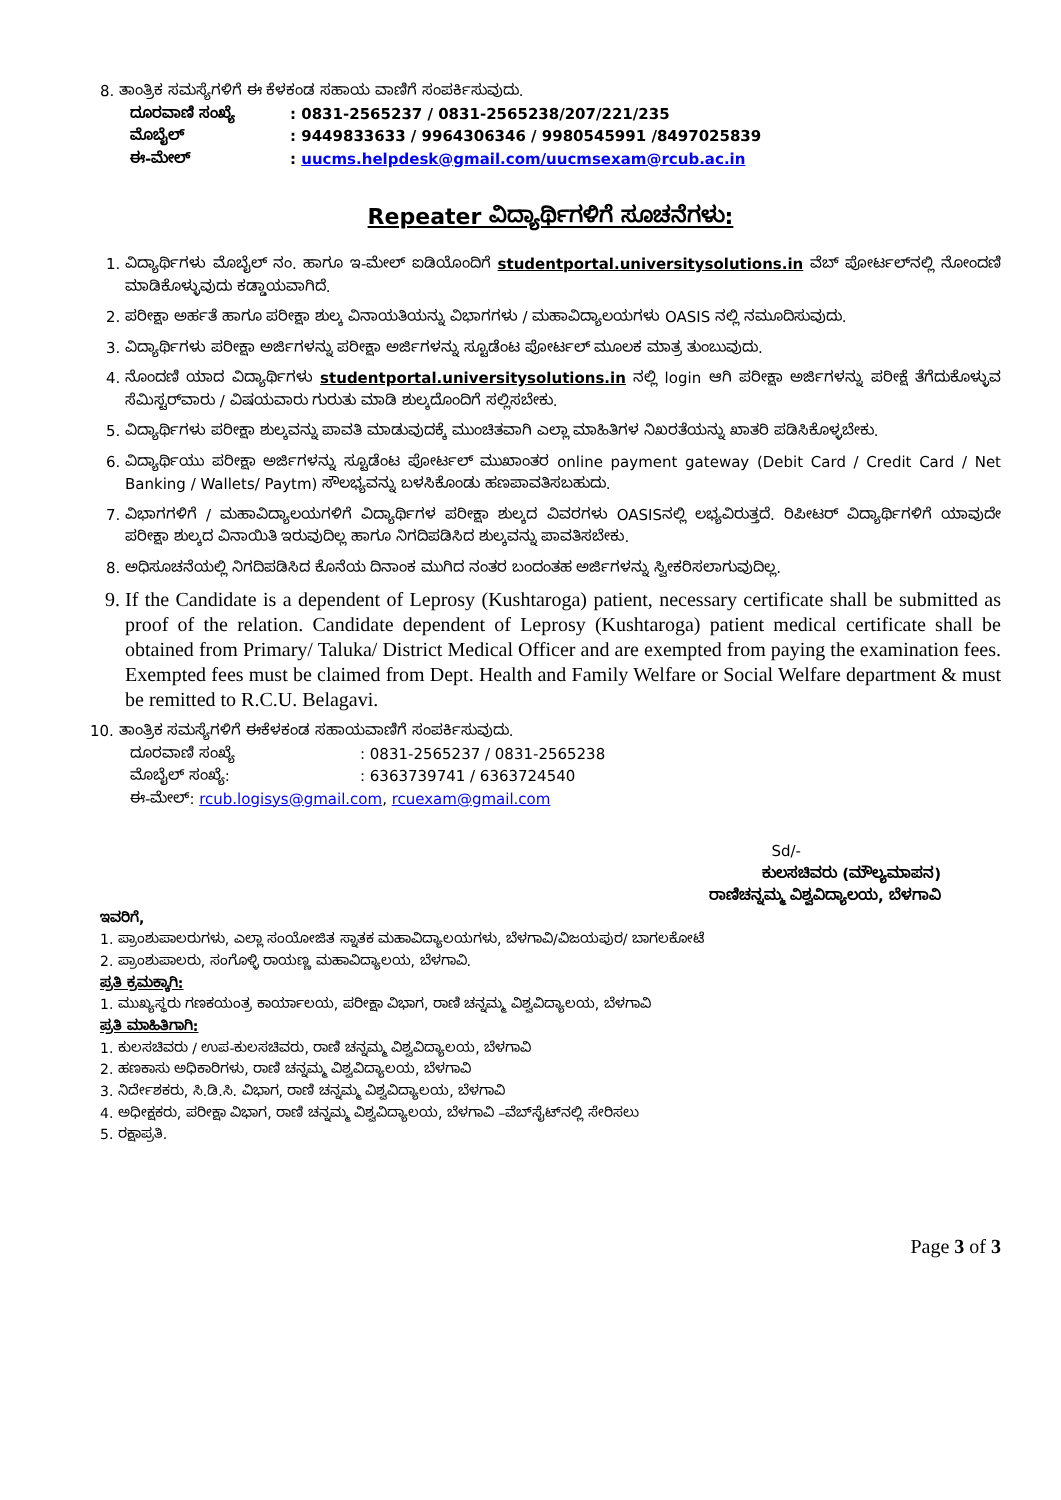8. ತಾಂತ್ರಿಕ ಸಮಸ್ಯೆಗಳಿಗೆ ಈ ಕೆಳಕಂಡ ಸಹಾಯ ವಾಣಿಗೆ ಸಂಪರ್ಕಿಸುವುದು.
ದೂರವಾಣಿ ಸಂಖ್ಯೆ: 0831-2565237 / 0831-2565238/207/221/235
ಮೊಬೈಲ್: 9449833633 / 9964306346 / 9980545991 /8497025839
ಈ-ಮೇಲ್: uucms.helpdesk@gmail.com/uucmsexam@rcub.ac.in
Repeater ವಿದ್ಯಾರ್ಥಿಗಳಿಗೆ ಸೂಚನೆಗಳು:
1. ವಿದ್ಯಾರ್ಥಿಗಳು ಮೊಬೈಲ್ ನಂ. ಹಾಗೂ ಇ-ಮೇಲ್ ಐಡಿಯೊಂದಿಗೆ studentportal.universitysolutions.in ವೆಬ್ ಪೋರ್ಟಲ್‌ನಲ್ಲಿ ನೋಂದಣಿ ಮಾಡಿಕೊಳ್ಳುವುದು ಕಡ್ಡಾಯವಾಗಿದೆ.
2. ಪರೀಕ್ಷಾ ಅರ್ಹತೆ ಹಾಗೂ ಪರೀಕ್ಷಾ ಶುಲ್ಕ ವಿನಾಯತಿಯನ್ನು ವಿಭಾಗಗಳು / ಮಹಾವಿದ್ಯಾಲಯಗಳು OASIS ನಲ್ಲಿ ನಮೂದಿಸುವುದು.
3. ವಿದ್ಯಾರ್ಥಿಗಳು ಪರೀಕ್ಷಾ ಅರ್ಜಿಗಳನ್ನು ಪರೀಕ್ಷಾ ಅರ್ಜಿಗಳನ್ನು ಸ್ಟೂಡೆಂಟ ಪೋರ್ಟಲ್ ಮೂಲಕ ಮಾತ್ರ ತುಂಬುವುದು.
4. ನೊಂದಣಿ ಯಾದ ವಿದ್ಯಾರ್ಥಿಗಳು studentportal.universitysolutions.in ನಲ್ಲಿ login ಆಗಿ ಪರೀಕ್ಷಾ ಅರ್ಜಿಗಳನ್ನು ಪರೀಕ್ಷೆ ತೆಗೆದುಕೊಳ್ಳುವ ಸೆಮಿಸ್ಟರ್‌ವಾರು / ವಿಷಯವಾರು ಗುರುತು ಮಾಡಿ ಶುಲ್ಕದೊಂದಿಗೆ ಸಲ್ಲಿಸಬೇಕು.
5. ವಿದ್ಯಾರ್ಥಿಗಳು ಪರೀಕ್ಷಾ ಶುಲ್ಕವನ್ನು ಪಾವತಿ ಮಾಡುವುದಕ್ಕೆ ಮುಂಚಿತವಾಗಿ ಎಲ್ಲಾ ಮಾಹಿತಿಗಳ ನಿಖರತೆಯನ್ನು ಖಾತರಿ ಪಡಿಸಿಕೊಳ್ಳಬೇಕು.
6. ವಿದ್ಯಾರ್ಥಿಯು ಪರೀಕ್ಷಾ ಅರ್ಜಿಗಳನ್ನು ಸ್ಟೂಡೆಂಟ ಪೋರ್ಟಲ್ ಮುಖಾಂತರ online payment gateway (Debit Card / Credit Card / Net Banking / Wallets/ Paytm) ಸೌಲಭ್ಯವನ್ನು ಬಳಸಿಕೊಂಡು ಹಣಪಾವತಿಸಬಹುದು.
7. ವಿಭಾಗಗಳಿಗೆ / ಮಹಾವಿದ್ಯಾಲಯಗಳಿಗೆ ವಿದ್ಯಾರ್ಥಿಗಳ ಪರೀಕ್ಷಾ ಶುಲ್ಕದ ವಿವರಗಳು OASISನಲ್ಲಿ ಲಭ್ಯವಿರುತ್ತದೆ. ರಿಪೀಟರ್ ವಿದ್ಯಾರ್ಥಿಗಳಿಗೆ ಯಾವುದೇ ಪರೀಕ್ಷಾ ಶುಲ್ಕದ ವಿನಾಯಿತಿ ಇರುವುದಿಲ್ಲ ಹಾಗೂ ನಿಗದಿಪಡಿಸಿದ ಶುಲ್ಕವನ್ನು ಪಾವತಿಸಬೇಕು.
8. ಅಧಿಸೂಚನೆಯಲ್ಲಿ ನಿಗದಿಪಡಿಸಿದ ಕೊನೆಯ ದಿನಾಂಕ ಮುಗಿದ ನಂತರ ಬಂದಂತಹ ಅರ್ಜಿಗಳನ್ನು ಸ್ವೀಕರಿಸಲಾಗುವುದಿಲ್ಲ.
9. If the Candidate is a dependent of Leprosy (Kushtaroga) patient, necessary certificate shall be submitted as proof of the relation. Candidate dependent of Leprosy (Kushtaroga) patient medical certificate shall be obtained from Primary/ Taluka/ District Medical Officer and are exempted from paying the examination fees. Exempted fees must be claimed from Dept. Health and Family Welfare or Social Welfare department & must be remitted to R.C.U. Belagavi.
10. ತಾಂತ್ರಿಕ ಸಮಸ್ಯೆಗಳಿಗೆ ಈಕೆಳಕಂಡ ಸಹಾಯವಾಣಿಗೆ ಸಂಪರ್ಕಿಸುವುದು.
ದೂರವಾಣಿ ಸಂಖ್ಯೆ: 0831-2565237 / 0831-2565238
ಮೊಬೈಲ್ ಸಂಖ್ಯೆ:: 6363739741 / 6363724540
ಈ-ಮೇಲ್: rcub.logisys@gmail.com, rcuexam@gmail.com
Sd/-
ಕುಲಸಚಿವರು (ಮೌಲ್ಯಮಾಪನ)
ರಾಣಿಚನ್ನಮ್ಮ ವಿಶ್ವವಿದ್ಯಾಲಯ, ಬೆಳಗಾವಿ
ಇವರಿಗೆ,
1. ಪ್ರಾಂಶುಪಾಲರುಗಳು, ಎಲ್ಲಾ ಸಂಯೋಜಿತ ಸ್ನಾತಕ ಮಹಾವಿದ್ಯಾಲಯಗಳು, ಬೆಳಗಾವಿ/ವಿಜಯಪುರ/ ಬಾಗಲಕೋಟೆ
2. ಪ್ರಾಂಶುಪಾಲರು, ಸಂಗೊಳ್ಳಿ ರಾಯಣ್ಣ ಮಹಾವಿದ್ಯಾಲಯ, ಬೆಳಗಾವಿ.
ಪ್ರತಿ ಕ್ರಮಕ್ಕಾಗಿ:
1. ಮುಖ್ಯಸ್ಥರು ಗಣಕಯಂತ್ರ ಕಾರ್ಯಾಲಯ, ಪರೀಕ್ಷಾ ವಿಭಾಗ, ರಾಣಿ ಚನ್ನಮ್ಮ ವಿಶ್ವವಿದ್ಯಾಲಯ, ಬೆಳಗಾವಿ
ಪ್ರತಿ ಮಾಹಿತಿಗಾಗಿ:
1. ಕುಲಸಚಿವರು / ಉಪ-ಕುಲಸಚಿವರು, ರಾಣಿ ಚನ್ನಮ್ಮ ವಿಶ್ವವಿದ್ಯಾಲಯ, ಬೆಳಗಾವಿ
2. ಹಣಕಾಸು ಅಧಿಕಾರಿಗಳು, ರಾಣಿ ಚನ್ನಮ್ಮ ವಿಶ್ವವಿದ್ಯಾಲಯ, ಬೆಳಗಾವಿ
3. ನಿರ್ದೇಶಕರು, ಸಿ.ಡಿ.ಸಿ. ವಿಭಾಗ, ರಾಣಿ ಚನ್ನಮ್ಮ ವಿಶ್ವವಿದ್ಯಾಲಯ, ಬೆಳಗಾವಿ
4. ಅಧೀಕ್ಷಕರು, ಪರೀಕ್ಷಾ ವಿಭಾಗ, ರಾಣಿ ಚನ್ನಮ್ಮ ವಿಶ್ವವಿದ್ಯಾಲಯ, ಬೆಳಗಾವಿ –ವೆಬ್‌ಸೈಟ್‌ನಲ್ಲಿ ಸೇರಿಸಲು
5. ರಕ್ಷಾಪ್ರತಿ.
Page 3 of 3